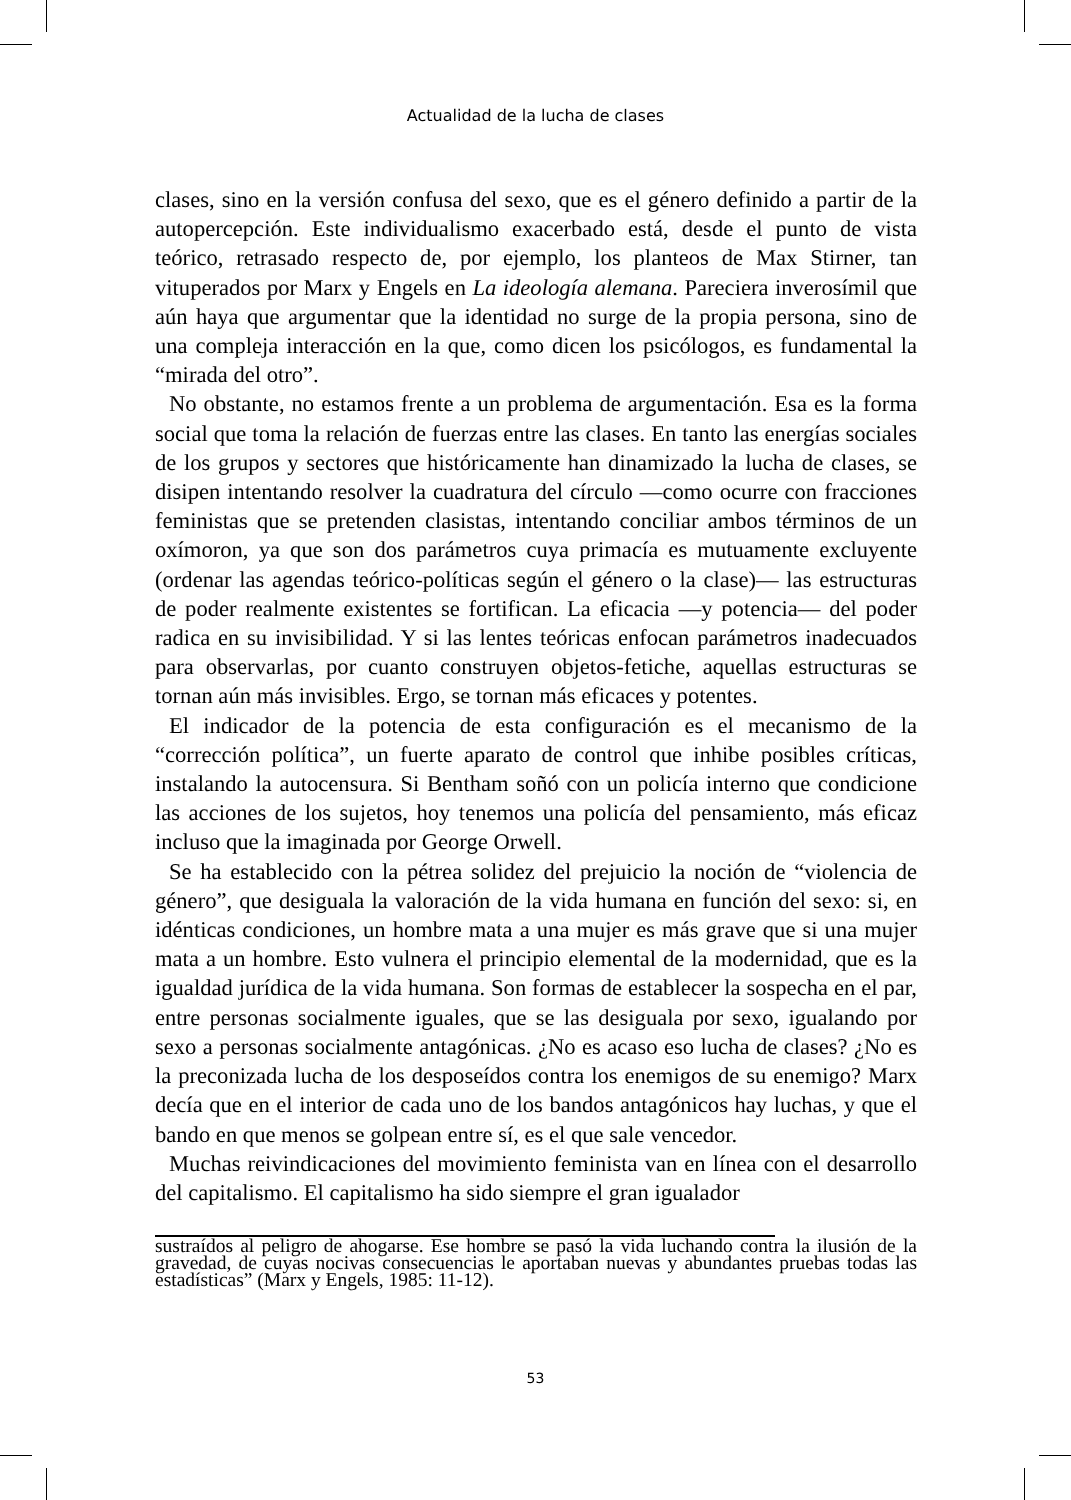Actualidad de la lucha de clases
clases, sino en la versión confusa del sexo, que es el género definido a partir de la autopercepción. Este individualismo exacerbado está, desde el punto de vista teórico, retrasado respecto de, por ejemplo, los planteos de Max Stirner, tan vituperados por Marx y Engels en La ideología alemana. Pareciera inverosímil que aún haya que argumentar que la identidad no surge de la propia persona, sino de una compleja interacción en la que, como dicen los psicólogos, es fundamental la “mirada del otro”.
No obstante, no estamos frente a un problema de argumentación. Esa es la forma social que toma la relación de fuerzas entre las clases. En tanto las energías sociales de los grupos y sectores que históricamente han dinamizado la lucha de clases, se disipen intentando resolver la cuadratura del círculo —como ocurre con fracciones feministas que se pretenden clasistas, intentando conciliar ambos términos de un oxímoron, ya que son dos parámetros cuya primacía es mutuamente excluyente (ordenar las agendas teórico-políticas según el género o la clase)— las estructuras de poder realmente existentes se fortifican. La eficacia —y potencia— del poder radica en su invisibilidad. Y si las lentes teóricas enfocan parámetros inadecuados para observarlas, por cuanto construyen objetos-fetiche, aquellas estructuras se tornan aún más invisibles. Ergo, se tornan más eficaces y potentes.
El indicador de la potencia de esta configuración es el mecanismo de la “corrección política”, un fuerte aparato de control que inhibe posibles críticas, instalando la autocensura. Si Bentham soñó con un policía interno que condicione las acciones de los sujetos, hoy tenemos una policía del pensamiento, más eficaz incluso que la imaginada por George Orwell.
Se ha establecido con la pétrea solidez del prejuicio la noción de “violencia de género”, que desiguala la valoración de la vida humana en función del sexo: si, en idénticas condiciones, un hombre mata a una mujer es más grave que si una mujer mata a un hombre. Esto vulnera el principio elemental de la modernidad, que es la igualdad jurídica de la vida humana. Son formas de establecer la sospecha en el par, entre personas socialmente iguales, que se las desiguala por sexo, igualando por sexo a personas socialmente antagónicas. ¿No es acaso eso lucha de clases? ¿No es la preconizada lucha de los desposeídos contra los enemigos de su enemigo? Marx decía que en el interior de cada uno de los bandos antagónicos hay luchas, y que el bando en que menos se golpean entre sí, es el que sale vencedor.
Muchas reivindicaciones del movimiento feminista van en línea con el desarrollo del capitalismo. El capitalismo ha sido siempre el gran igualador
sustraídos al peligro de ahogarse. Ese hombre se pasó la vida luchando contra la ilusión de la gravedad, de cuyas nocivas consecuencias le aportaban nuevas y abundantes pruebas todas las estadísticas” (Marx y Engels, 1985: 11-12).
53